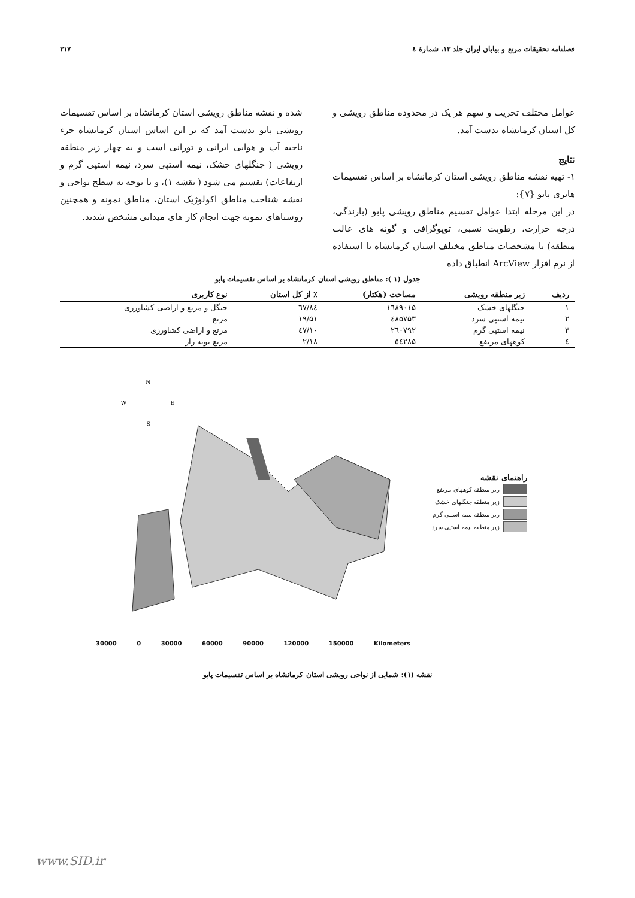فصلنامه تحقیقات مرتع و بیابان ایران جلد ۱۳، شمارهٔ ٤ ۳۱۷
عوامل مختلف تخریب و سهم هر یک در محدوده مناطق رویشی و کل استان کرمانشاه بدست آمد.
نتایج
۱- تهیه نقشه مناطق رویشی استان کرمانشاه بر اساس تقسیمات هانری پابو {۷}:
در این مرحله ابتدا عوامل تقسیم مناطق رویشی پابو (بارندگی، درجه حرارت، رطوبت نسبی، توپوگرافی و گونه های غالب منطقه) با مشخصات مناطق مختلف استان کرمانشاه با استفاده از نرم افزار ArcView انطباق داده
شده و نقشه مناطق رویشی استان کرمانشاه بر اساس تقسیمات رویشی پابو بدست آمد که بر این اساس استان کرمانشاه جزء ناحیه آب و هوایی ایرانی و تورانی است و به چهار زیر منطقه رویشی ( جنگلهای خشک، نیمه استپی سرد، نیمه استپی گرم و ارتفاعات) تقسیم می شود ( نقشه ۱)، و با توجه به سطح نواحی و نقشه شناخت مناطق اکولوژیک استان، مناطق نمونه و همچنین روستاهای نمونه جهت انجام کار های میدانی مشخص شدند.
جدول (۱ ): مناطق رویشی استان کرمانشاه بر اساس تقسیمات پابو
| ردیف | زیر منطقه رویشی | مساحت (هکتار) | ٪ از کل استان | نوع کاربری |
| --- | --- | --- | --- | --- |
| ۱ | جنگلهای خشک | ۱٦۸۹۰۱۵ | ٦۷/۸٤ | جنگل و مرتع و اراضی کشاورزی |
| ۲ | نیمه استپی سرد | ٤۸۵۷۵۳ | ۱۹/۵۱ | مرتع |
| ۳ | نیمه استپی گرم | ۲٦۰۷۹۲ | ۱۰/٤۷ | مرتع و اراضی کشاورزی |
| ٤ | کوههای مرتفع | ٥٤۲۸۵ | ۲/۱۸ | مرتع بوته زار |
راهنمای نقشه
زیر منطقه کوههای مرتفع
زیر منطقه جنگلهای خشک
زیر منطقه نیمه استپی گرم
زیر منطقه نیمه استپی سرد
N
W
E
S
30000 0 30000 60000 90000 120000 150000 Kilometers
نقشه (۱): شمایی از نواحی رویشی استان کرمانشاه بر اساس تقسیمات پابو
www.SID.ir